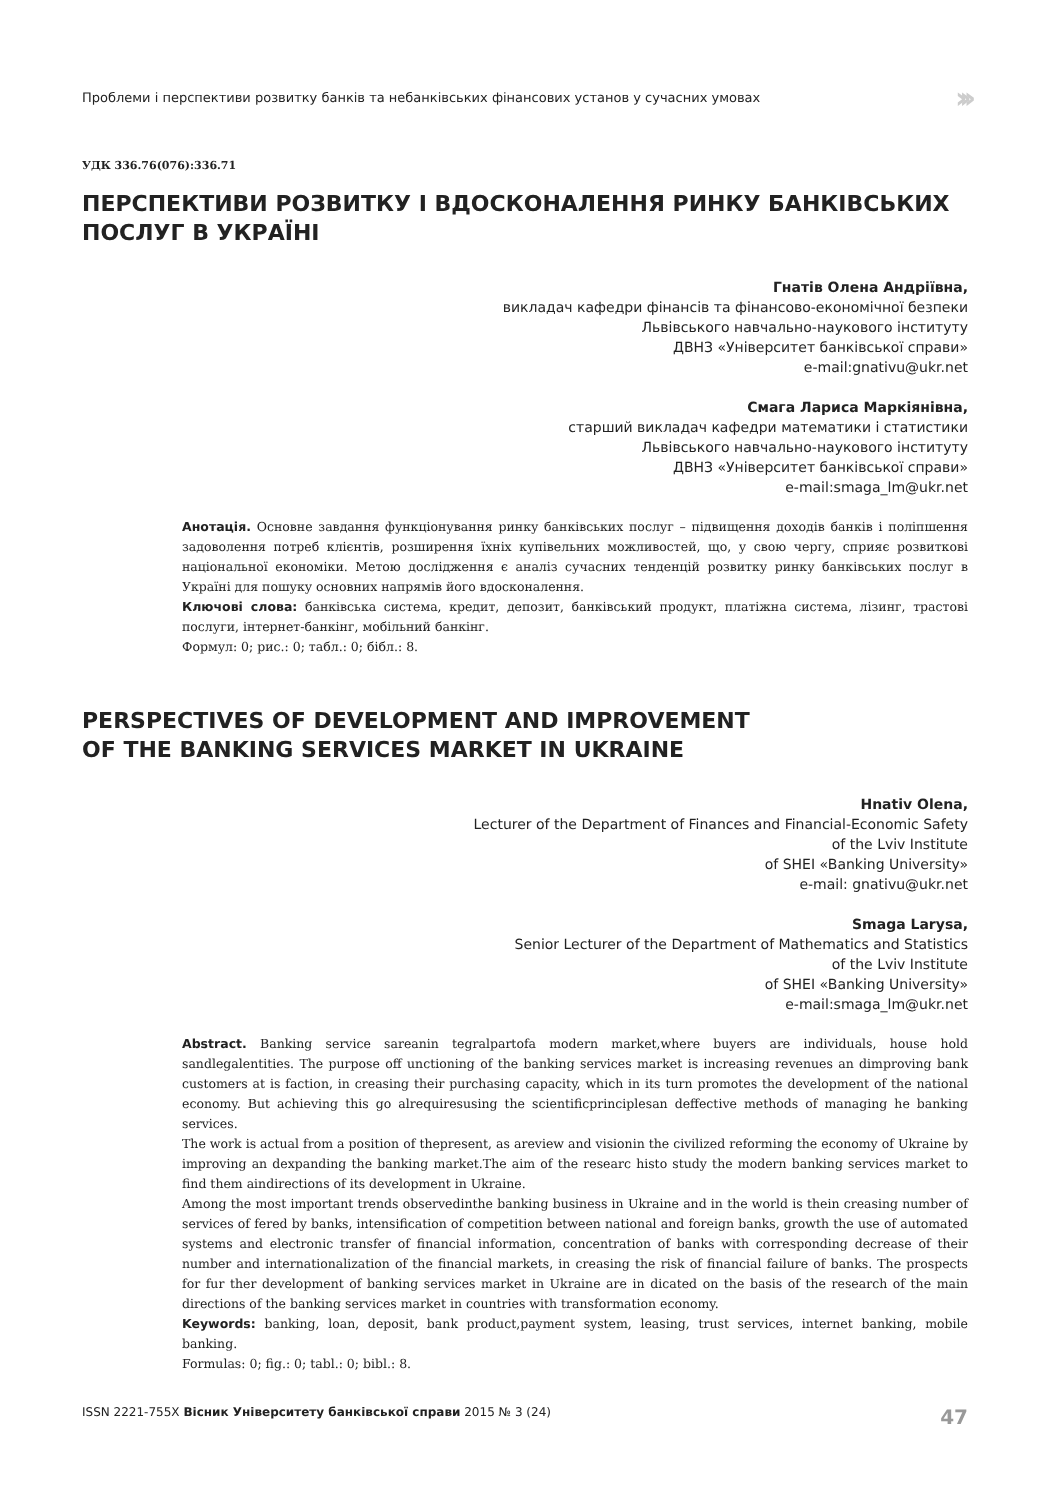Проблеми і перспективи розвитку банків та небанківських фінансових установ у сучасних умовах ›››
УДК 336.76(076):336.71
ПЕРСПЕКТИВИ РОЗВИТКУ І ВДОСКОНАЛЕННЯ РИНКУ БАНКІВСЬКИХ ПОСЛУГ В УКРАЇНІ
Гнатів Олена Андріївна,
викладач кафедри фінансів та фінансово-економічної безпеки
Львівського навчально-наукового інституту
ДВНЗ «Університет банківської справи»
e-mail:gnativu@ukr.net
Смага Лариса Маркіянівна,
старший викладач кафедри математики і статистики
Львівського навчально-наукового інституту
ДВНЗ «Університет банківської справи»
e-mail:smaga_lm@ukr.net
Анотація. Основне завдання функціонування ринку банківських послуг – підвищення доходів банків і поліпшення задоволення потреб клієнтів, розширення їхніх купівельних можливостей, що, у свою чергу, сприяє розвиткові національної економіки. Метою дослідження є аналіз сучасних тенденцій розвитку ринку банківських послуг в Україні для пошуку основних напрямів його вдосконалення.
Ключові слова: банківська система, кредит, депозит, банківський продукт, платіжна система, лізинг, трастові послуги, інтернет-банкінг, мобільний банкінг.
Формул: 0; рис.: 0; табл.: 0; бібл.: 8.
PERSPECTIVES OF DEVELOPMENT AND IMPROVEMENT
OF THE BANKING SERVICES MARKET IN UKRAINE
Hnativ Olena,
Lecturer of the Department of Finances and Financial-Economic Safety
of the Lviv Institute
of SHEI «Banking University»
e-mail: gnativu@ukr.net
Smaga Larysa,
Senior Lecturer of the Department of Mathematics and Statistics
of the Lviv Institute
of SHEI «Banking University»
e-mail:smaga_lm@ukr.net
Abstract. Banking service sareanin tegralpartofa modern market,where buyers are individuals, house hold sandlegalentities. The purpose off unctioning of the banking services market is increasing revenues an dimproving bank customers at is faction, in creasing their purchasing capacity, which in its turn promotes the development of the national economy. But achieving this go alrequiresusing the scientificprinciplesan deffective methods of managing he banking services.
The work is actual from a position of thepresent, as areview and visionin the civilized reforming the economy of Ukraine by improving an dexpanding the banking market.The aim of the researc histo study the modern banking services market to find them aindirections of its development in Ukraine.
Among the most important trends observedinthe banking business in Ukraine and in the world is thein creasing number of services of fered by banks, intensification of competition between national and foreign banks, growth the use of automated systems and electronic transfer of financial information, concentration of banks with corresponding decrease of their number and internationalization of the financial markets, in creasing the risk of financial failure of banks. The prospects for fur ther development of banking services market in Ukraine are in dicated on the basis of the research of the main directions of the banking services market in countries with transformation economy.
Keywords: banking, loan, deposit, bank product,payment system, leasing, trust services, internet banking, mobile banking.
Formulas: 0; fig.: 0; tabl.: 0; bibl.: 8.
ISSN 2221-755X Вісник Університету банківської справи 2015 № 3 (24) 47